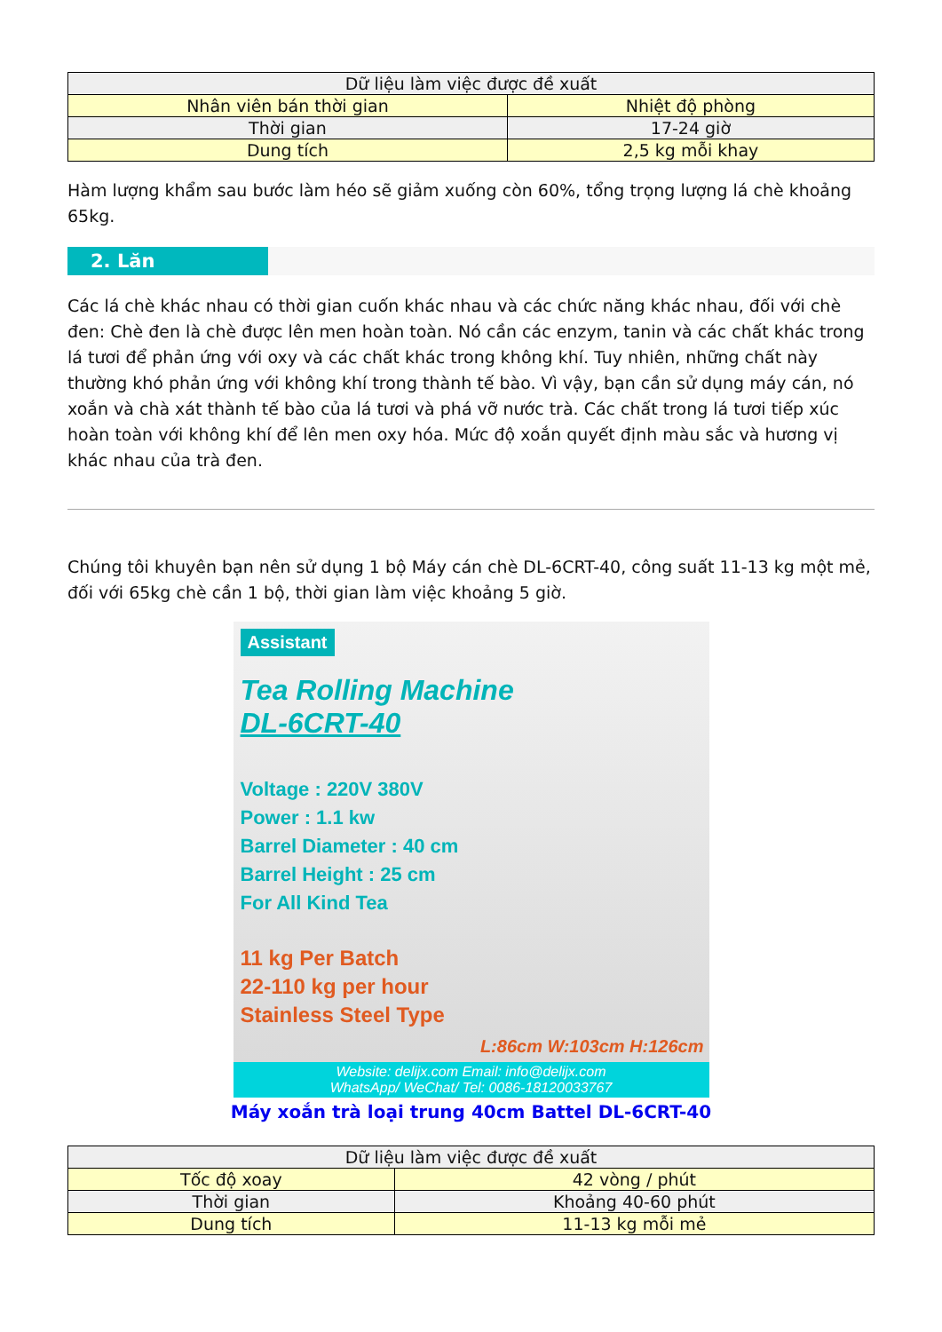| Dữ liệu làm việc được đề xuất | |
| --- | --- |
| Nhân viên bán thời gian | Nhiệt độ phòng |
| Thời gian | 17-24 giờ |
| Dung tích | 2,5 kg mỗi khay |
Hàm lượng khẩm sau bước làm héo sẽ giảm xuống còn 60%, tổng trọng lượng lá chè khoảng 65kg.
2. Lăn
Các lá chè khác nhau có thời gian cuốn khác nhau và các chức năng khác nhau, đối với chè đen: Chè đen là chè được lên men hoàn toàn. Nó cần các enzym, tanin và các chất khác trong lá tươi để phản ứng với oxy và các chất khác trong không khí. Tuy nhiên, những chất này thường khó phản ứng với không khí trong thành tế bào. Vì vậy, bạn cần sử dụng máy cán, nó xoắn và chà xát thành tế bào của lá tươi và phá vỡ nước trà. Các chất trong lá tươi tiếp xúc hoàn toàn với không khí để lên men oxy hóa. Mức độ xoắn quyết định màu sắc và hương vị khác nhau của trà đen.
Chúng tôi khuyên bạn nên sử dụng 1 bộ Máy cán chè DL-6CRT-40, công suất 11-13 kg một mẻ, đối với 65kg chè cần 1 bộ, thời gian làm việc khoảng 5 giờ.
Assistant
Tea Rolling Machine
DL-6CRT-40
Voltage : 220V 380V
Power : 1.1 kw
Barrel Diameter : 40 cm
Barrel Height : 25 cm
For All Kind Tea
11 kg Per Batch
22-110 kg per hour
Stainless Steel Type
L:86cm W:103cm H:126cm
Website: delijx.com Email: info@delijx.com
WhatsApp/ WeChat/ Tel: 0086-18120033767
Máy xoắn trà loại trung 40cm Battel DL-6CRT-40
| Dữ liệu làm việc được đề xuất | |
| --- | --- |
| Tốc độ xoay | 42 vòng / phút |
| Thời gian | Khoảng 40-60 phút |
| Dung tích | 11-13 kg mỗi mẻ |